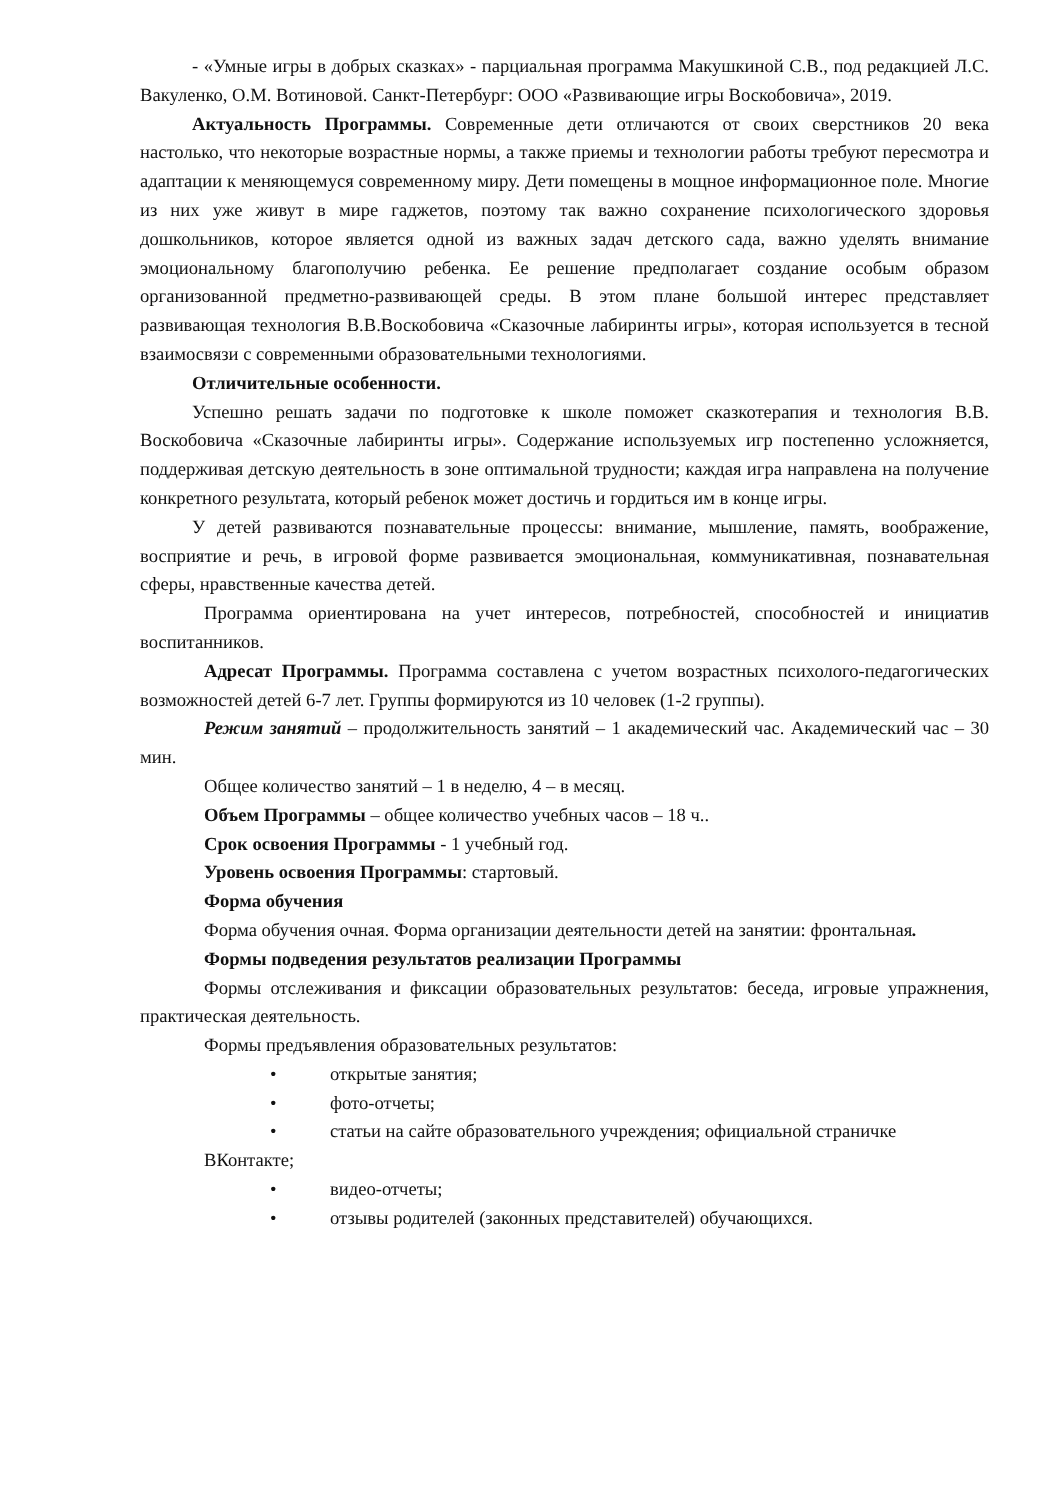- «Умные игры в добрых сказках» - парциальная программа Макушкиной С.В., под редакцией Л.С. Вакуленко, О.М. Вотиновой. Санкт-Петербург: ООО «Развивающие игры Воскобовича», 2019.
Актуальность Программы. Современные дети отличаются от своих сверстников 20 века настолько, что некоторые возрастные нормы, а также приемы и технологии работы требуют пересмотра и адаптации к меняющемуся современному миру. Дети помещены в мощное информационное поле. Многие из них уже живут в мире гаджетов, поэтому так важно сохранение психологического здоровья дошкольников, которое является одной из важных задач детского сада, важно уделять внимание эмоциональному благополучию ребенка. Ее решение предполагает создание особым образом организованной предметно-развивающей среды. В этом плане большой интерес представляет развивающая технология В.В.Воскобовича «Сказочные лабиринты игры», которая используется в тесной взаимосвязи с современными образовательными технологиями.
Отличительные особенности.
Успешно решать задачи по подготовке к школе поможет сказкотерапия и технология В.В. Воскобовича «Сказочные лабиринты игры». Содержание используемых игр постепенно усложняется, поддерживая детскую деятельность в зоне оптимальной трудности; каждая игра направлена на получение конкретного результата, который ребенок может достичь и гордиться им в конце игры.
У детей развиваются познавательные процессы: внимание, мышление, память, воображение, восприятие и речь, в игровой форме развивается эмоциональная, коммуникативная, познавательная сферы, нравственные качества детей.
Программа ориентирована на учет интересов, потребностей, способностей и инициатив воспитанников.
Адресат Программы. Программа составлена с учетом возрастных психолого-педагогических возможностей детей 6-7 лет. Группы формируются из 10 человек (1-2 группы).
Режим занятий – продолжительность занятий – 1 академический час. Академический час – 30 мин.
Общее количество занятий – 1 в неделю, 4 – в месяц.
Объем Программы – общее количество учебных часов – 18 ч..
Срок освоения Программы - 1 учебный год.
Уровень освоения Программы: стартовый.
Форма обучения
Форма обучения очная. Форма организации деятельности детей на занятии: фронтальная.
Формы подведения результатов реализации Программы
Формы отслеживания и фиксации образовательных результатов: беседа, игровые упражнения, практическая деятельность.
Формы предъявления образовательных результатов:
• открытые занятия;
• фото-отчеты;
• статьи на сайте образовательного учреждения; официальной страничке
ВКонтакте;
• видео-отчеты;
• отзывы родителей (законных представителей) обучающихся.